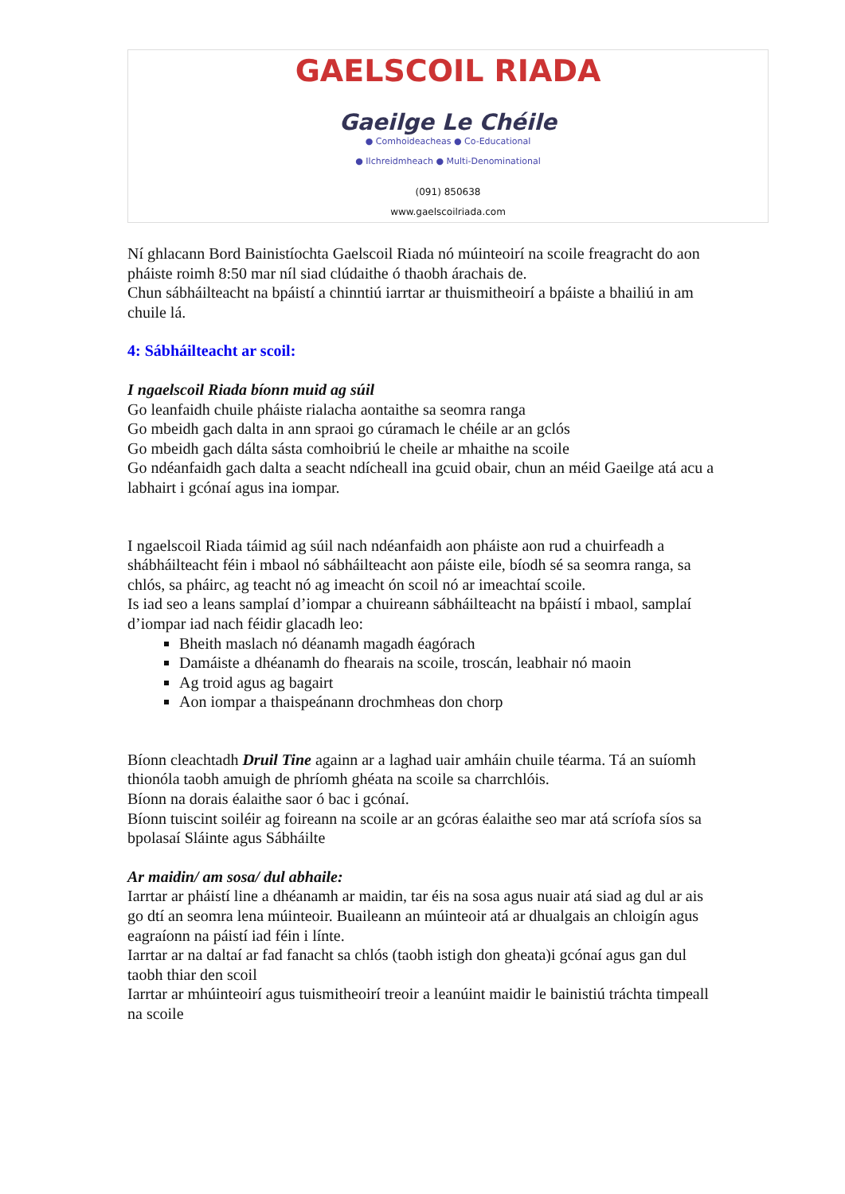GAELSCOIL RIADA
Gaeilge Le Chéile
● Comhoideacheas ● Co-Educational
● Ilchreidmheach ● Multi-Denominational
(091) 850638
www.gaelscoilriada.com
Ní ghlacann Bord Bainistíochta Gaelscoil Riada nó múinteoirí na scoile freagracht do aon pháiste roimh 8:50 mar níl siad clúdaithe ó thaobh árachais de.
Chun sábháilteacht na bpáistí a chinntiú iarrtar ar thuismitheoirí a bpáiste a bhailiú in am chuile lá.
4: Sábháilteacht ar scoil:
I ngaelscoil Riada bíonn muid ag súil
Go leanfaidh chuile pháiste rialacha aontaithe sa seomra ranga
Go mbeidh gach dalta in ann spraoi go cúramach le chéile ar an gclós
Go mbeidh gach dálta sásta comhoibriú le cheile ar mhaithe na scoile
Go ndéanfaidh gach dalta a seacht ndícheall ina gcuid obair, chun an méid Gaeilge atá acu a labhairt i gcónaí agus ina iompar.
I ngaelscoil Riada táimid ag súil nach ndéanfaidh aon pháiste aon rud a chuirfeadh a shábháilteacht féin i mbaol nó sábháilteacht aon páiste eile, bíodh sé sa seomra ranga, sa chlós, sa pháirc, ag teacht nó ag imeacht ón scoil nó ar imeachtaí scoile.
Is iad seo a leans samplaí d’iompar a chuireann sábháilteacht na bpáistí i mbaol, samplaí d’iompar iad nach féidir glacadh leo:
Bheith maslach nó déanamh magadh éagórach
Damáiste a dhéanamh do fhearais na scoile, troscán, leabhair nó maoin
Ag troid agus ag bagairt
Aon iompar a thaispeánann drochmheas don chorp
Bíonn cleachtadh Druil Tine againn ar a laghad uair amháin chuile téarma. Tá an suíomh thionóla taobh amuigh de phríomh ghéata na scoile sa charrchlóis.
Bíonn na dorais éalaithe saor ó bac i gcónaí.
Bíonn tuiscint soiléir ag foireann na scoile ar an gcóras éalaithe seo mar atá scríofa síos sa bpolasaí Sláinte agus Sábháilte
Ar maidin/ am sosa/ dul abhaile:
Iarrtar ar pháistí line a dhéanamh ar maidin, tar éis na sosa agus nuair atá siad ag dul ar ais go dtí an seomra lena múinteoir. Buaileann an múinteoir atá ar dhualgais an chloigín agus eagraíonn na páistí iad féin i línte.
Iarrtar ar na daltaí ar fad fanacht sa chlós (taobh istigh don gheata)i gcónaí agus gan dul taobh thiar den scoil
Iarrtar ar mhúinteoirí agus tuismitheoirí treoir a leanúint maidir le bainistiú tráchta timpeall na scoile